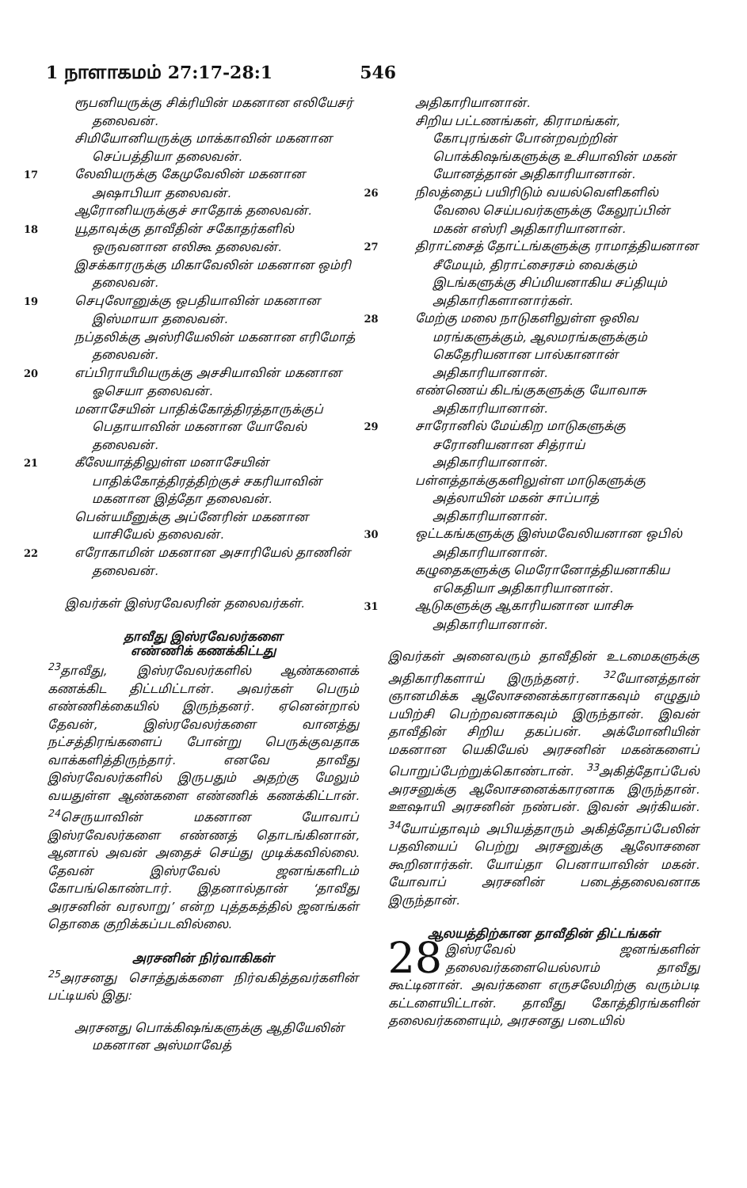1 நாளாகமம் 27:17-28:1 546
ரூபனியருக்கு சிக்ரியின் மகனான எலியேசர் தலைவன்.
சிமியோனியருக்கு மாக்காவின் மகனான செப்பத்தியா தலைவன்.
17லேவியருக்கு கேமுவேலின் மகனான அஷாபியா தலைவன்.
ஆரோனியருக்குச் சாதோக் தலைவன்.
18யூதாவுக்கு தாவீதின் சகோதர்களில் ஒருவனான எலிகூ தலைவன்.
இசக்காரருக்கு மிகாவேலின் மகனான ஒம்ரி தலைவன்.
19செபுலோனுக்கு ஒபதியாவின் மகனான இஸ்மாயா தலைவன்.
நப்தலிக்கு அஸ்ரியேலின் மகனான எரிமோத் தலைவன்.
20எப்பிராயீமியருக்கு அசசியாவின் மகனான ஓசெயா தலைவன்.
மனாசேயின் பாதிக்கோத்திரத்தாருக்குப் பெதாயாவின் மகனான யோவேல் தலைவன்.
21கீலேயாத்திலுள்ள மனாசேயின் பாதிக்கோத்திரத்திற்குச் சகரியாவின் மகனான இத்தோ தலைவன்.
பென்யமீனுக்கு அப்னேரின் மகனான யாசியேல் தலைவன்.
22எரோகாமின் மகனான அசாரியேல் தாணின் தலைவன்.
இவர்கள் இஸ்ரவேலரின் தலைவர்கள்.
தாவீது இஸ்ரவேலர்களை
எண்ணிக் கணக்கிட்டது
<sup>23</sup> தாவீது, இஸ்ரவேலர்களில் ஆண்களைக் கணக்கிட திட்டமிட்டான். அவர்கள் பெரும் எண்ணிக்கையில் இருந்தனர். ஏனென்றால் தேவன், இஸ்ரவேலர்களை வானத்து நட்சத்திரங்களைப் போன்று பெருக்குவதாக வாக்களித்திருந்தார். எனவே தாவீது இஸ்ரவேலர்களில் இருபதும் அதற்கு மேலும் வயதுள்ள ஆண்களை எண்ணிக் கணக்கிட்டான். <sup>24</sup>செருயாவின் மகனான யோவாப் இஸ்ரவேலர்களை எண்ணத் தொடங்கினான், ஆனால் அவன் அதைச் செய்து முடிக்கவில்லை. தேவன் இஸ்ரவேல் ஜனங்களிடம் கோபங்கொண்டார். இதனால்தான் ‘தாவீது அரசனின் வரலாறு’ என்ற புத்தகத்தில் ஜனங்கள் தொகை குறிக்கப்படவில்லை.
அரசனின் நிர்வாகிகள்
<sup>25</sup> அரசனது சொத்துக்களை நிர்வகித்தவர்களின் பட்டியல் இது:
அரசனது பொக்கிஷங்களுக்கு ஆதியேலின் மகனான அஸ்மாவேத்
அதிகாரியானான்.
சிறிய பட்டணங்கள், கிராமங்கள், கோபுரங்கள் போன்றவற்றின் பொக்கிஷங்களுக்கு உசியாவின் மகன் யோனத்தான் அதிகாரியானான்.
26நிலத்தைப் பயிரிடும் வயல்வெளிகளில் வேலை செய்பவர்களுக்கு கேலூப்பின் மகன் எஸ்ரி அதிகாரியானான்.
27திராட்சைத் தோட்டங்களுக்கு ராமாத்தியனான சீமேயும், திராட்சைரசம் வைக்கும் இடங்களுக்கு சிப்மியனாகிய சப்தியும் அதிகாரிகளானார்கள்.
28மேற்கு மலை நாடுகளிலுள்ள ஒலிவ மரங்களுக்கும், ஆலமரங்களுக்கும் கெதேரியனான பால்கானான் அதிகாரியானான்.
எண்ணெய் கிடங்குகளுக்கு யோவாசு அதிகாரியானான்.
29சாரோனில் மேய்கிற மாடுகளுக்கு சரோனியனான சித்ராய் அதிகாரியானான்.
பள்ளத்தாக்குகளிலுள்ள மாடுகளுக்கு அத்லாயின் மகன் சாப்பாத் அதிகாரியானான்.
30ஒட்டகங்களுக்கு இஸ்மவேலியனான ஒபில் அதிகாரியானான்.
கழுதைகளுக்கு மெரோனோத்தியனாகிய எகெதியா அதிகாரியானான்.
31ஆடுகளுக்கு ஆகாரியனான யாசிசு அதிகாரியானான்.
இவர்கள் அனைவரும் தாவீதின் உடமைகளுக்கு அதிகாரிகளாய் இருந்தனர். <sup>32</sup>யோனத்தான் ஞானமிக்க ஆலோசனைக்காரனாகவும் எழுதும் பயிற்சி பெற்றவனாகவும் இருந்தான். இவன் தாவீதின் சிறிய தகப்பன். அக்மோனியின் மகனான யெகியேல் அரசனின் மகன்களைப் பொறுப்பேற்றுக்கொண்டான். <sup>33</sup>அகித்தோப்பேல் அரசனுக்கு ஆலோசனைக்காரனாக இருந்தான். ஊஷாயி அரசனின் நண்பன். இவன் அர்கியன். <sup>34</sup>யோய்தாவும் அபியத்தாரும் அகித்தோப்பேலின் பதவியைப் பெற்று அரசனுக்கு ஆலோசனை கூறினார்கள். யோய்தா பெனாயாவின் மகன். யோவாப் அரசனின் படைத்தலைவனாக இருந்தான்.
ஆலயத்திற்கான தாவீதின் திட்டங்கள்
28 இஸ்ரவேல் ஜனங்களின் தலைவர்களையெல்லாம் தாவீது கூட்டினான். அவர்களை எருசலேமிற்கு வரும்படி கட்டளையிட்டான். தாவீது கோத்திரங்களின் தலைவர்களையும், அரசனது படையில்